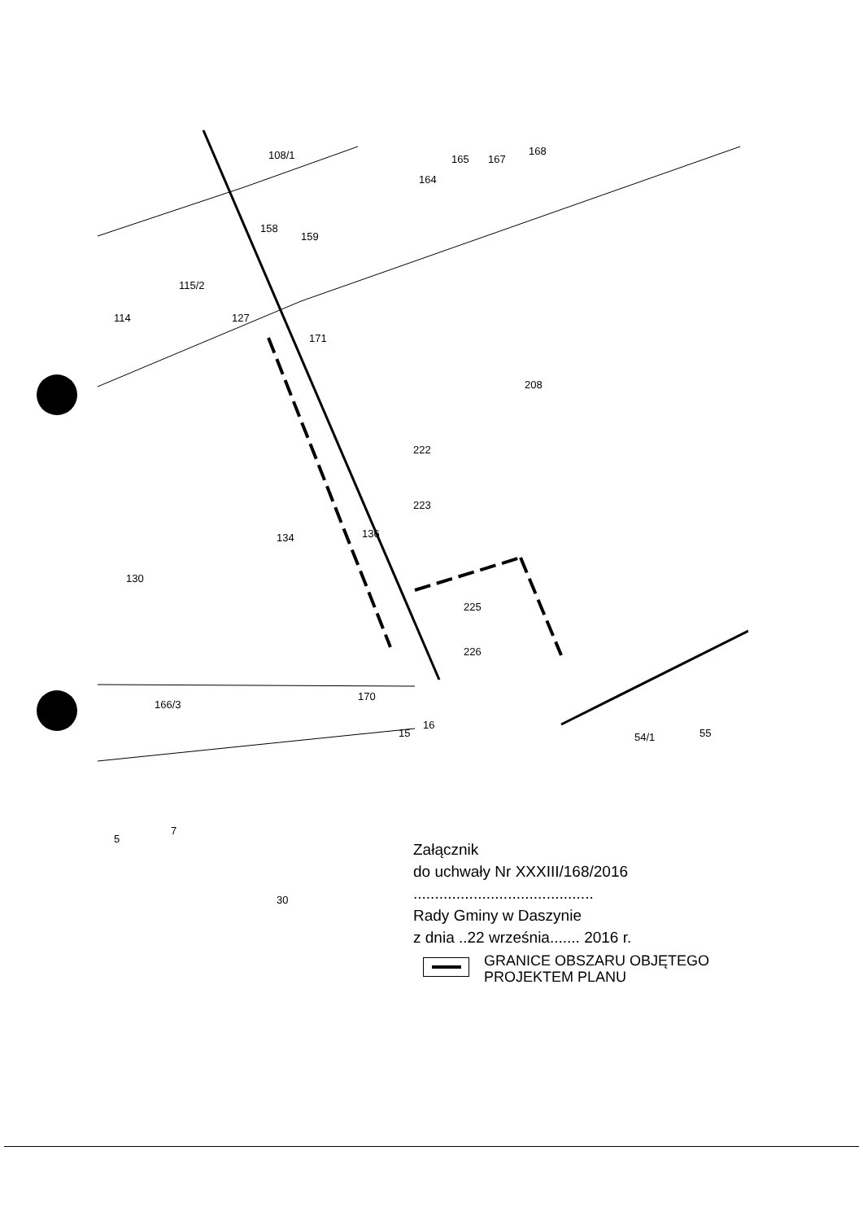108/1
165
167
168
164
158
159
115/2
114
127
171
208
222
223
134
136
130
225
226
166/3
170
16
15
54/1
55
5
7
30
Załącznik
do uchwały Nr XXXIII/168/2016
..........................................
Rady Gminy w Daszynie
z dnia ..22 września....... 2016 r.
GRANICE OBSZARU OBJĘTEGO
PROJEKTEM PLANU